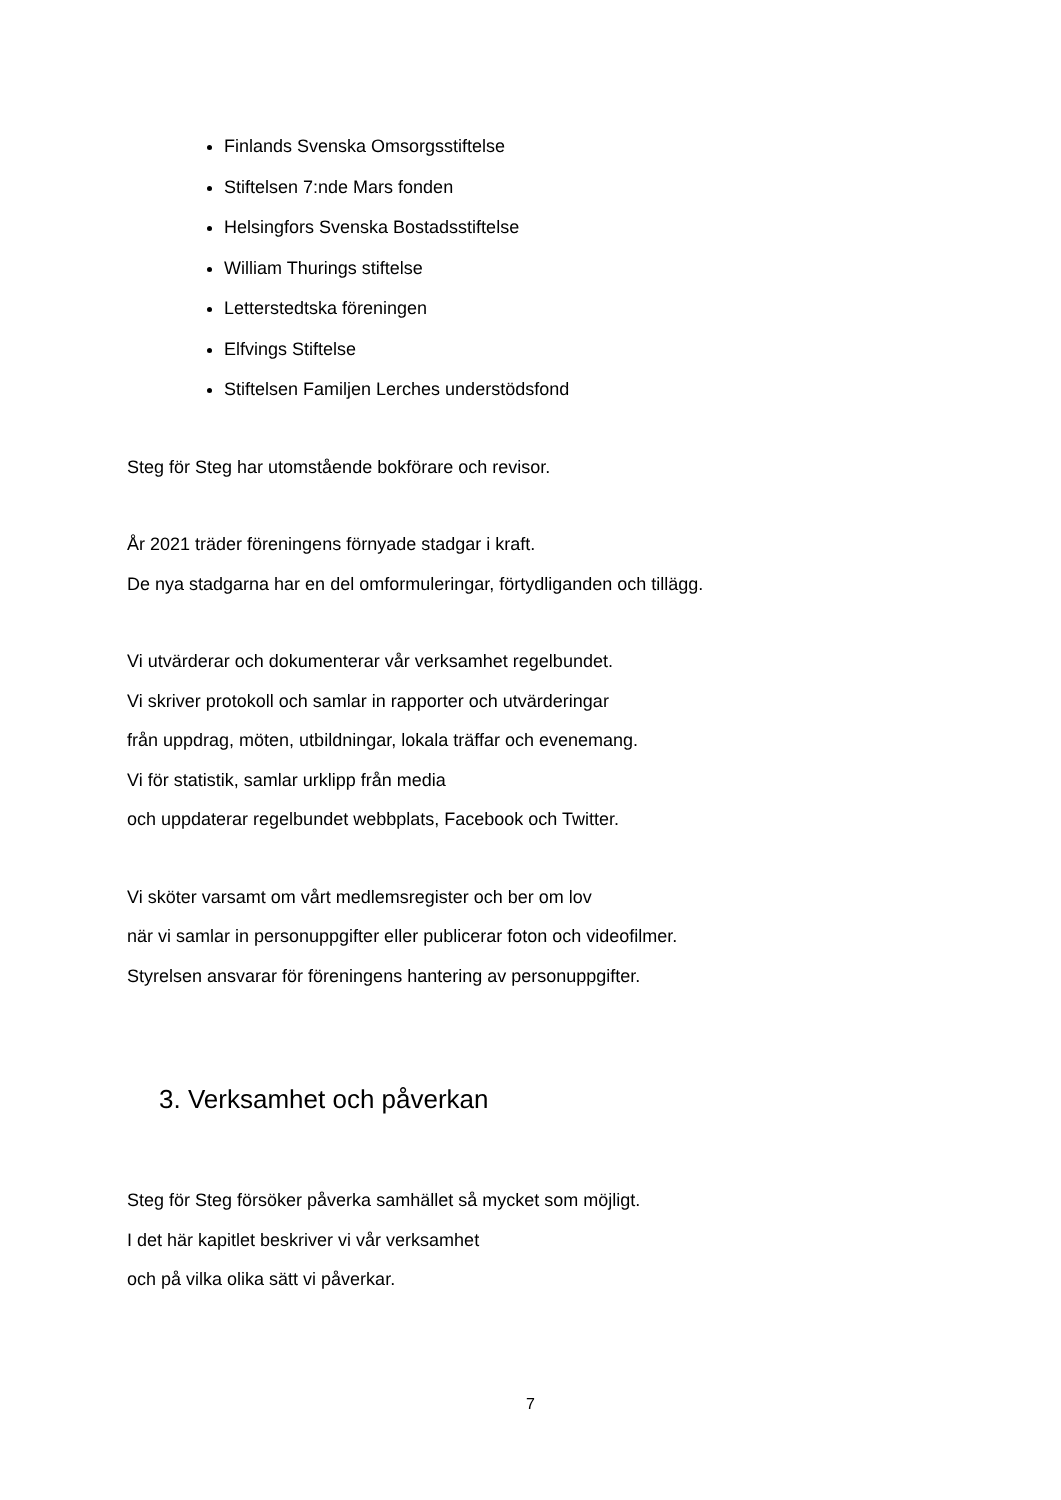Finlands Svenska Omsorgsstiftelse
Stiftelsen 7:nde Mars fonden
Helsingfors Svenska Bostadsstiftelse
William Thurings stiftelse
Letterstedtska föreningen
Elfvings Stiftelse
Stiftelsen Familjen Lerches understödsfond
Steg för Steg har utomstående bokförare och revisor.
År 2021 träder föreningens förnyade stadgar i kraft.
De nya stadgarna har en del omformuleringar, förtydliganden och tillägg.
Vi utvärderar och dokumenterar vår verksamhet regelbundet.
Vi skriver protokoll och samlar in rapporter och utvärderingar
från uppdrag, möten, utbildningar, lokala träffar och evenemang.
Vi för statistik, samlar urklipp från media
och uppdaterar regelbundet webbplats, Facebook och Twitter.
Vi sköter varsamt om vårt medlemsregister och ber om lov
när vi samlar in personuppgifter eller publicerar foton och videofilmer.
Styrelsen ansvarar för föreningens hantering av personuppgifter.
3. Verksamhet och påverkan
Steg för Steg försöker påverka samhället så mycket som möjligt.
I det här kapitlet beskriver vi vår verksamhet
och på vilka olika sätt vi påverkar.
7